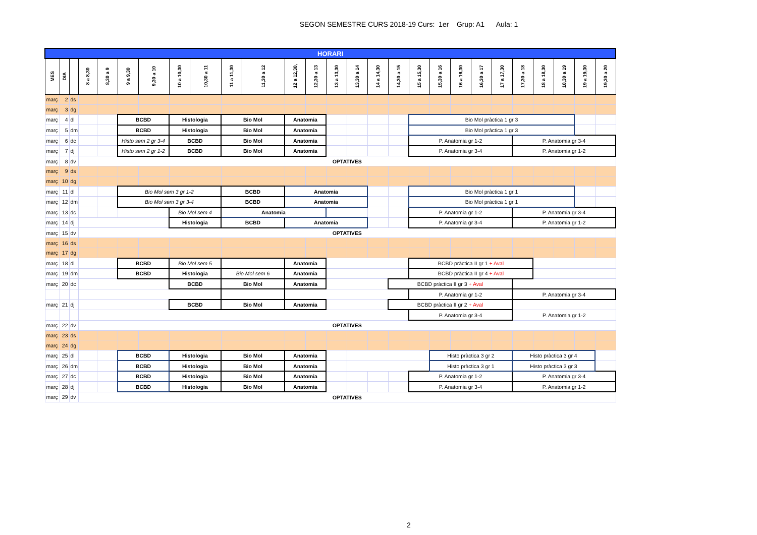SEGON SEMESTRE CURS 2018-19 Curs: 1er Grup: A1 Aula: 1
| HORARI | | | | | | | | | | | | | | | | | | | | | | | | | | |
| --- | --- | --- | --- | --- | --- | --- | --- | --- | --- | --- | --- | --- | --- | --- | --- | --- | --- | --- | --- | --- | --- | --- | --- | --- | --- | --- |
| MES | DIA | | 8 a 8,30 | 8,30 a 9 | 9 a 9,30 | 9,30 a 10 | 10 a 10,30 | 10,30 a 11 | 11 a 11,30 | 11,30 a 12 | 12 a 12,30, | 12,30 a 13 | 13 a 13,30 | 13,30 a 14 | 14 a 14,30 | 14,30 a 15 | 15 a 15,30 | 15,30 a 16 | 16 a 16,30 | 16,30 a 17 | 17 a 17,30 | 17,30 a 18 | 18 a 18,30 | 18,30 a 19 | 19 a 19,30 | 19,30 a 20 |
| març | 2 | ds | | | | | | | | | | | | | | | | | | | | | | | | |
| març | 3 | dg | | | | | | | | | | | | | | | | | | | | | | | | |
| març | 4 | dl | | | BCBD | | Histologia | | Bio Mol | | Anatomia | | | | | | Bio Mol pràctica 1 gr 3 | | | | | | | | | |
| març | 5 | dm | | | BCBD | | Histologia | | Bio Mol | | Anatomia | | | | | | Bio Mol pràctica 1 gr 3 | | | | | | | | | |
| març | 6 | dc | | | Histo sem 2 gr 3-4 | | BCBD | | Bio Mol | | Anatomia | | | | | | P. Anatomia gr 1-2 | | | | | P. Anatomia gr 3-4 | | | | |
| març | 7 | dj | | | Histo sem 2 gr 1-2 | | BCBD | | Bio Mol | | Anatomia | | | | | | P. Anatomia gr 3-4 | | | | | P. Anatomia gr 1-2 | | | | |
| març | 8 | dv | OPTATIVES | | | | | | | | | | | | | | | | | | | | | | | |
| març | 9 | ds | | | | | | | | | | | | | | | | | | | | | | | | |
| març | 10 | dg | | | | | | | | | | | | | | | | | | | | | | | | |
| març | 11 | dl | | | Bio Mol sem 3 gr 1-2 | | | | BCBD | | Anatomia | | | | | | Bio Mol pràctica 1 gr 1 | | | | | | | | | |
| març | 12 | dm | | | Bio Mol sem 3 gr 3-4 | | | | BCBD | | Anatomia | | | | | | Bio Mol pràctica 1 gr 1 | | | | | | | | | |
| març | 13 | dc | | | | | Bio Mol sem 4 | | Anatomia | | | | | | | | P. Anatomia gr 1-2 | | | | | P. Anatomia gr 3-4 | | | | |
| març | 14 | dj | | | | | Histologia | | BCBD | | Anatomia | | | | | | P. Anatomia gr 3-4 | | | | | P. Anatomia gr 1-2 | | | | |
| març | 15 | dv | OPTATIVES | | | | | | | | | | | | | | | | | | | | | | | |
| març | 16 | ds | | | | | | | | | | | | | | | | | | | | | | | | |
| març | 17 | dg | | | | | | | | | | | | | | | | | | | | | | | | |
| març | 18 | dl | | | BCBD | | Bio Mol sem 5 | | | | Anatomia | | | | | | BCBD pràctica II gr 1 + Aval | | | | | | | | | |
| març | 19 | dm | | | BCBD | | Histologia | | Bio Mol sem 6 | | Anatomia | | | | | | BCBD pràctica II gr 4 + Aval | | | | | | | | | |
| març | 20 | dc | | | | | BCBD | | Bio Mol | | Anatomia | | | | | BCBD pràctica II gr 3 + Aval | | | | | | | | | | |
| | | | | | | | | | | | | | | | | | P. Anatomia gr 1-2 | | | | | P. Anatomia gr 3-4 | | | | |
| març | 21 | dj | | | | | BCBD | | Bio Mol | | Anatomia | | | | | BCBD pràctica II gr 2 + Aval | | | | | | | | | | |
| | | | | | | | | | | | | | | | | | P. Anatomia gr 3-4 | | | | | P. Anatomia gr 1-2 | | | | |
| març | 22 | dv | OPTATIVES | | | | | | | | | | | | | | | | | | | | | | | |
| març | 23 | ds | | | | | | | | | | | | | | | | | | | | | | | | |
| març | 24 | dg | | | | | | | | | | | | | | | | | | | | | | | | |
| març | 25 | dl | | | BCBD | | Histologia | | Bio Mol | | Anatomia | | | | | | | Histo pràctica 3 gr 2 | | | | Histo pràctica 3 gr 4 | | | | |
| març | 26 | dm | | | BCBD | | Histologia | | Bio Mol | | Anatomia | | | | | | | Histo pràctica 3 gr 1 | | | | Histo pràctica 3 gr 3 | | | | |
| març | 27 | dc | | | BCBD | | Histologia | | Bio Mol | | Anatomia | | | | | | P. Anatomia gr 1-2 | | | | | P. Anatomia gr 3-4 | | | | |
| març | 28 | dj | | | BCBD | | Histologia | | Bio Mol | | Anatomia | | | | | | P. Anatomia gr 3-4 | | | | | P. Anatomia gr 1-2 | | | | |
| març | 29 | dv | OPTATIVES | | | | | | | | | | | | | | | | | | | | | | | |
2